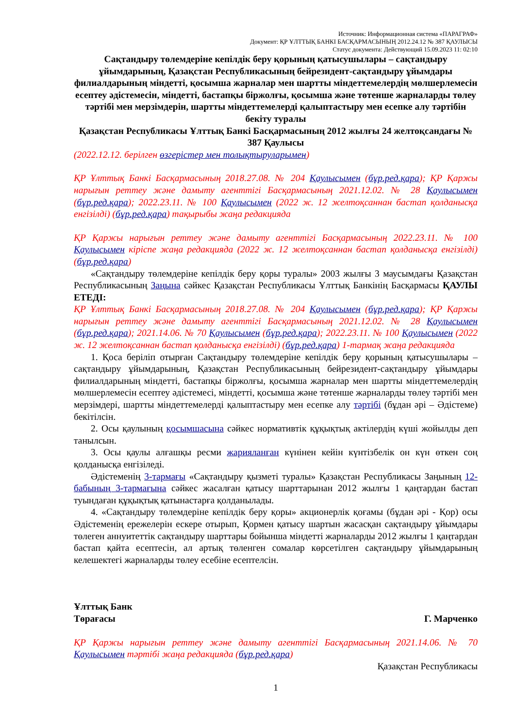Источник: Информационная система «ПАРАГРАФ»
Документ: ҚР ҰЛТТЫҚ БАНКІ БАСҚАРМАСЫНЫҢ 2012.24.12 № 387 ҚАУЛЫСЫ
Статус документа: Действующий 15.09.2023 11: 02:10
Сақтандыру төлемдеріне кепілдік беру қорының қатысушылары – сақтандыру ұйымдарының, Қазақстан Республикасының бейрезидент-сақтандыру ұйымдары филиалдарының міндетті, қосымша жарналар мен шартты міндеттемелердің мөлшерлемесін есептеу әдістемесін, міндетті, бастапқы біржолғы, қосымша және төтенше жарналарды төлеу тәртібі мен мерзімдерін, шартты міндеттемелерді қалыптастыру мен есепке алу тәртібін бекіту туралы
Қазақстан Республикасы Ұлттық Банкі Басқармасының 2012 жылғы 24 желтоқсандағы № 387 Қаулысы
(2022.12.12. берілген өзгерістер мен толықтыруларымен)
ҚР Ұлттық Банкі Басқармасының 2018.27.08. № 204 Қаулысымен (бұр.ред.қара); ҚР Қаржы нарығын реттеу және дамыту агенттігі Басқармасының 2021.12.02. № 28 Қаулысымен (бұр.ред.қара); 2022.23.11. № 100 Қаулысымен (2022 ж. 12 желтоқсаннан бастап қолданысқа енгізілді) (бұр.ред.қара) тақырыбы жаңа редакцияда
ҚР Қаржы нарығын реттеу және дамыту агенттігі Басқармасының 2022.23.11. № 100 Қаулысымен кіріспе жаңа редакцияда (2022 ж. 12 желтоқсаннан бастап қолданысқа енгізілді) (бұр.ред.қара)
«Сақтандыру төлемдеріне кепілдік беру қоры туралы» 2003 жылғы 3 маусымдағы Қазақстан Республикасының Заңына сәйкес Қазақстан Республикасы Ұлттық Банкінің Басқармасы ҚАУЛЫ ЕТЕДІ:
ҚР Ұлттық Банкі Басқармасының 2018.27.08. № 204 Қаулысымен (бұр.ред.қара); ҚР Қаржы нарығын реттеу және дамыту агенттігі Басқармасының 2021.12.02. № 28 Қаулысымен (бұр.ред.қара); 2021.14.06. № 70 Қаулысымен (бұр.ред.қара); 2022.23.11. № 100 Қаулысымен (2022 ж. 12 желтоқсаннан бастап қолданысқа енгізілді) (бұр.ред.қара) 1-тармақ жаңа редакцияда
1. Қоса беріліп отырған Сақтандыру төлемдеріне кепілдік беру қорының қатысушылары – сақтандыру ұйымдарының, Қазақстан Республикасының бейрезидент-сақтандыру ұйымдары филиалдарының міндетті, бастапқы біржолғы, қосымша жарналар мен шартты міндеттемелердің мөлшерлемесін есептеу әдістемесі, міндетті, қосымша және төтенше жарналарды төлеу тәртібі мен мерзімдері, шартты міндеттемелерді қалыптастыру мен есепке алу тәртібі (бұдан әрі – Әдістеме) бекітілсін.
2. Осы қаулының қосымшасына сәйкес нормативтік құқықтық актілердің күші жойылды деп танылсын.
3. Осы қаулы алғашқы ресми жарияланған күнінен кейін күнтізбелік он күн өткен соң қолданысқа енгізіледі.
Әдістеменің 3-тармағы «Сақтандыру қызметі туралы» Қазақстан Республикасы Заңының 12-бабының 3-тармағына сәйкес жасалған қатысу шарттарынан 2012 жылғы 1 қаңтардан бастап туындаған құқықтық қатынастарға қолданылады.
4. «Сақтандыру төлемдеріне кепілдік беру қоры» акционерлік қоғамы (бұдан әрі - Қор) осы Әдістеменің ережелерін ескере отырып, Қормен қатысу шартын жасасқан сақтандыру ұйымдары төлеген аннуитеттік сақтандыру шарттары бойынша міндетті жарналарды 2012 жылғы 1 қаңтардан бастап қайта есептесін, ал артық төленген сомалар көрсетілген сақтандыру ұйымдарының келешектегі жарналарды төлеу есебіне есептелсін.
Ұлттық Банк
Төрағасы Г. Марченко
ҚР Қаржы нарығын реттеу және дамыту агенттігі Басқармасының 2021.14.06. № 70 Қаулысымен тәртібі жаңа редакцияда (бұр.ред.қара)
Қазақстан Республикасы
1